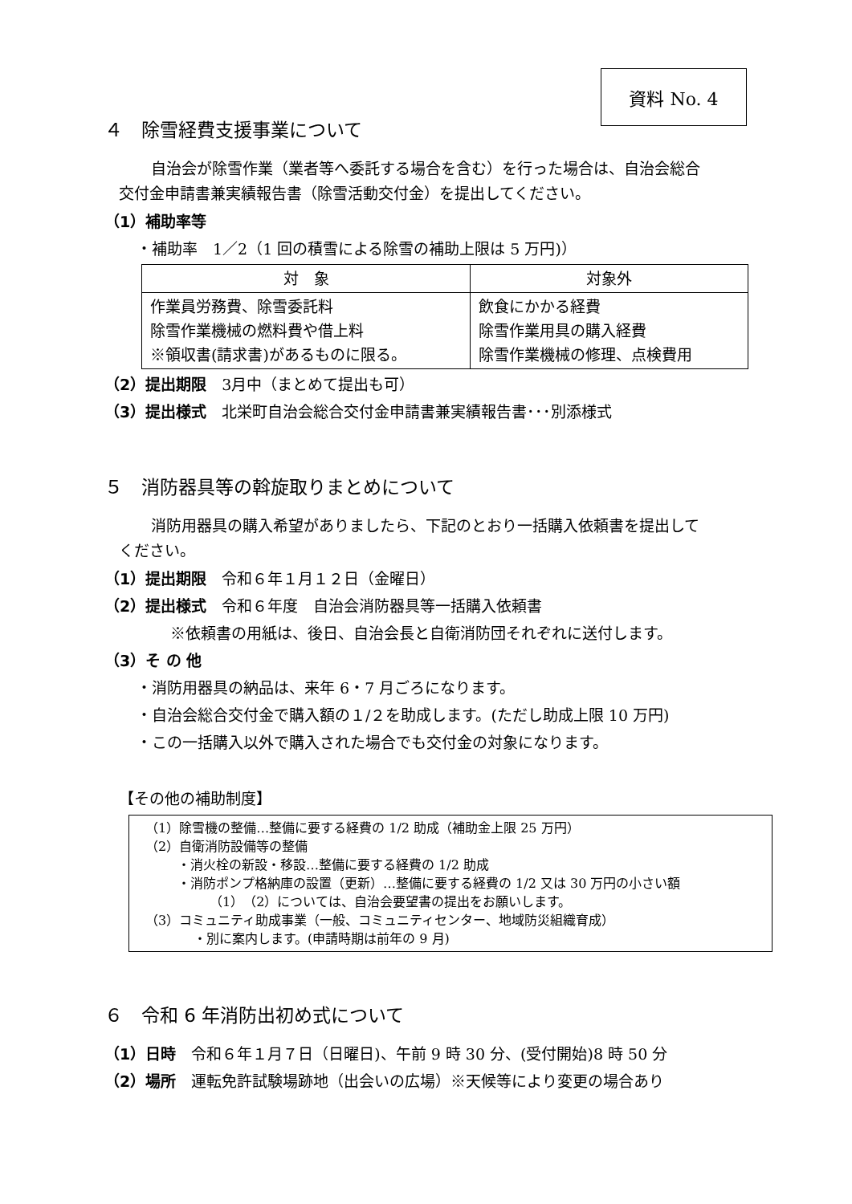資料 No. 4
４　除雪経費支援事業について
自治会が除雪作業（業者等へ委託する場合を含む）を行った場合は、自治会総合
交付金申請書兼実績報告書（除雪活動交付金）を提出してください。
（1）補助率等
・補助率　1／2（1 回の積雪による除雪の補助上限は 5 万円)）
| 対 象 | 対象外 |
| --- | --- |
| 作業員労務費、除雪委託料 除雪作業機械の燃料費や借上料 ※領収書(請求書)があるものに限る。 | 飲食にかかる経費 除雪作業用具の購入経費 除雪作業機械の修理、点検費用 |
（2）提出期限　3月中（まとめて提出も可）
（3）提出様式　北栄町自治会総合交付金申請書兼実績報告書･･･別添様式
５　消防器具等の斡旋取りまとめについて
消防用器具の購入希望がありましたら、下記のとおり一括購入依頼書を提出して
ください。
（1）提出期限　令和６年１月１２日（金曜日）
（2）提出様式　令和６年度　自治会消防器具等一括購入依頼書
※依頼書の用紙は、後日、自治会長と自衛消防団それぞれに送付します。
（3）そ の 他
・消防用器具の納品は、来年 6・7 月ごろになります。
・自治会総合交付金で購入額の１/２を助成します。(ただし助成上限 10 万円)
・この一括購入以外で購入された場合でも交付金の対象になります。
【その他の補助制度】
（1）除雪機の整備…整備に要する経費の 1/2 助成（補助金上限 25 万円）
（2）自衛消防設備等の整備
・消火栓の新設・移設…整備に要する経費の 1/2 助成
・消防ポンプ格納庫の設置（更新）…整備に要する経費の 1/2 又は 30 万円の小さい額
（1）（2）については、自治会要望書の提出をお願いします。
（3）コミュニティ助成事業（一般、コミュニティセンター、地域防災組織育成）
・別に案内します。(申請時期は前年の 9 月)
６　令和 6 年消防出初め式について
（1）日時　令和６年１月７日（日曜日)、午前 9 時 30 分、(受付開始)8 時 50 分
（2）場所　運転免許試験場跡地（出会いの広場）※天候等により変更の場合あり